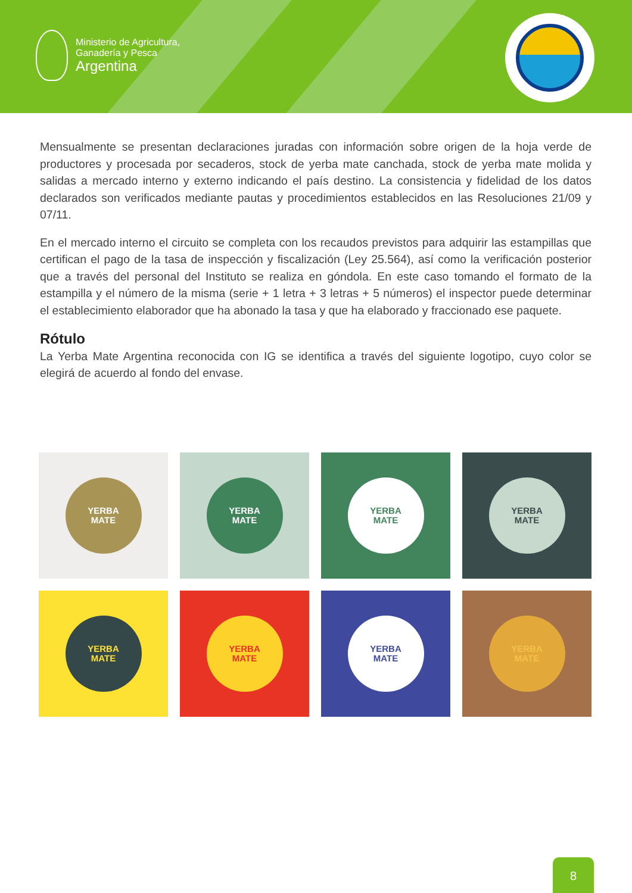Ministerio de Agricultura,
Ganadería y Pesca
Argentina
Mensualmente se presentan declaraciones juradas con información sobre origen de la hoja verde de productores y procesada por secaderos, stock de yerba mate canchada, stock de yerba mate molida y salidas a mercado interno y externo indicando el país destino. La consistencia y fidelidad de los datos declarados son verificados mediante pautas y procedimientos establecidos en las Resoluciones 21/09 y 07/11.
En el mercado interno el circuito se completa con los recaudos previstos para adquirir las estampillas que certifican el pago de la tasa de inspección y fiscalización (Ley 25.564), así como la verificación posterior que a través del personal del Instituto se realiza en góndola. En este caso tomando el formato de la estampilla y el número de la misma (serie + 1 letra + 3 letras + 5 números) el inspector puede determinar el establecimiento elaborador que ha abonado la tasa y que ha elaborado y fraccionado ese paquete.
Rótulo
La Yerba Mate Argentina reconocida con IG se identifica a través del siguiente logotipo, cuyo color se elegirá de acuerdo al fondo del envase.
YERBA
MATE
YERBA
MATE
YERBA
MATE
YERBA
MATE
YERBA
MATE
YERBA
MATE
YERBA
MATE
YERBA
MATE
8